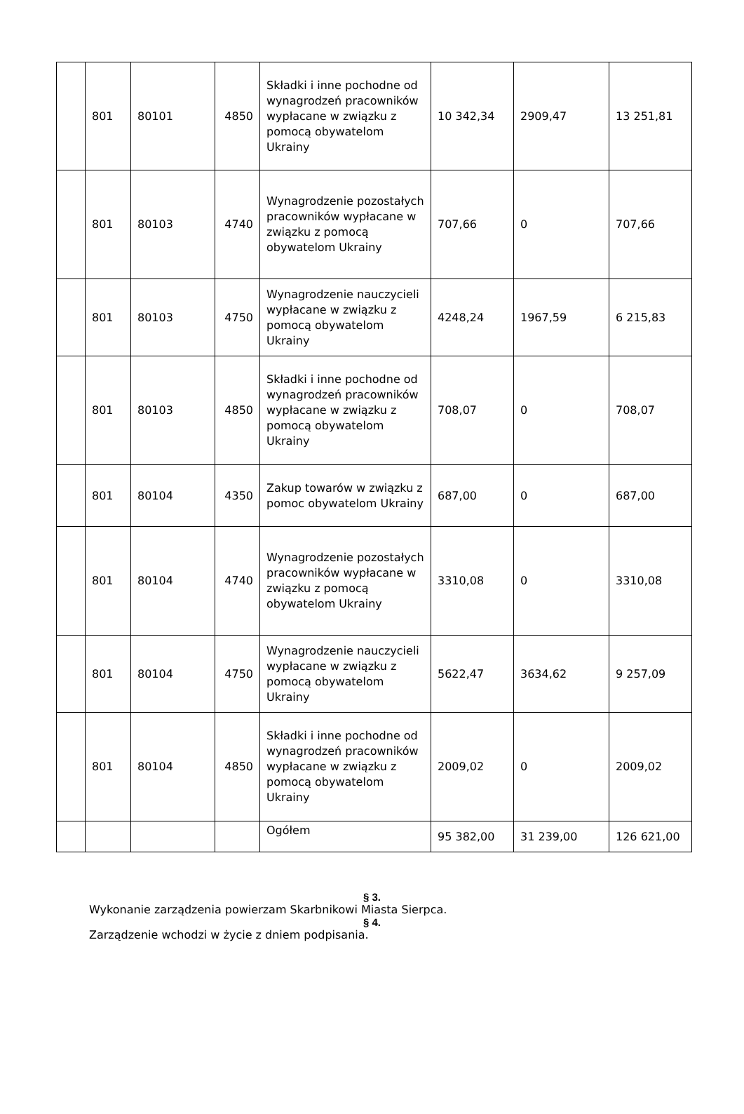| | 801 | 80101 | 4850 | Składki i inne pochodne od wynagrodzeń pracowników wypłacane w związku z pomocą obywatelom Ukrainy | 10 342,34 | 2909,47 | 13 251,81 |
| | 801 | 80103 | 4740 | Wynagrodzenie pozostałych pracowników wypłacane w związku z pomocą obywatelom Ukrainy | 707,66 | 0 | 707,66 |
| | 801 | 80103 | 4750 | Wynagrodzenie nauczycieli wypłacane w związku z pomocą obywatelom Ukrainy | 4248,24 | 1967,59 | 6 215,83 |
| | 801 | 80103 | 4850 | Składki i inne pochodne od wynagrodzeń pracowników wypłacane w związku z pomocą obywatelom Ukrainy | 708,07 | 0 | 708,07 |
| | 801 | 80104 | 4350 | Zakup towarów w związku z pomoc obywatelom Ukrainy | 687,00 | 0 | 687,00 |
| | 801 | 80104 | 4740 | Wynagrodzenie pozostałych pracowników wypłacane w związku z pomocą obywatelom Ukrainy | 3310,08 | 0 | 3310,08 |
| | 801 | 80104 | 4750 | Wynagrodzenie nauczycieli wypłacane w związku z pomocą obywatelom Ukrainy | 5622,47 | 3634,62 | 9 257,09 |
| | 801 | 80104 | 4850 | Składki i inne pochodne od wynagrodzeń pracowników wypłacane w związku z pomocą obywatelom Ukrainy | 2009,02 | 0 | 2009,02 |
| | | | | Ogółem | 95 382,00 | 31 239,00 | 126 621,00 |
§ 3.
Wykonanie zarządzenia powierzam Skarbnikowi Miasta Sierpca.
§ 4.
Zarządzenie wchodzi w życie z dniem podpisania.